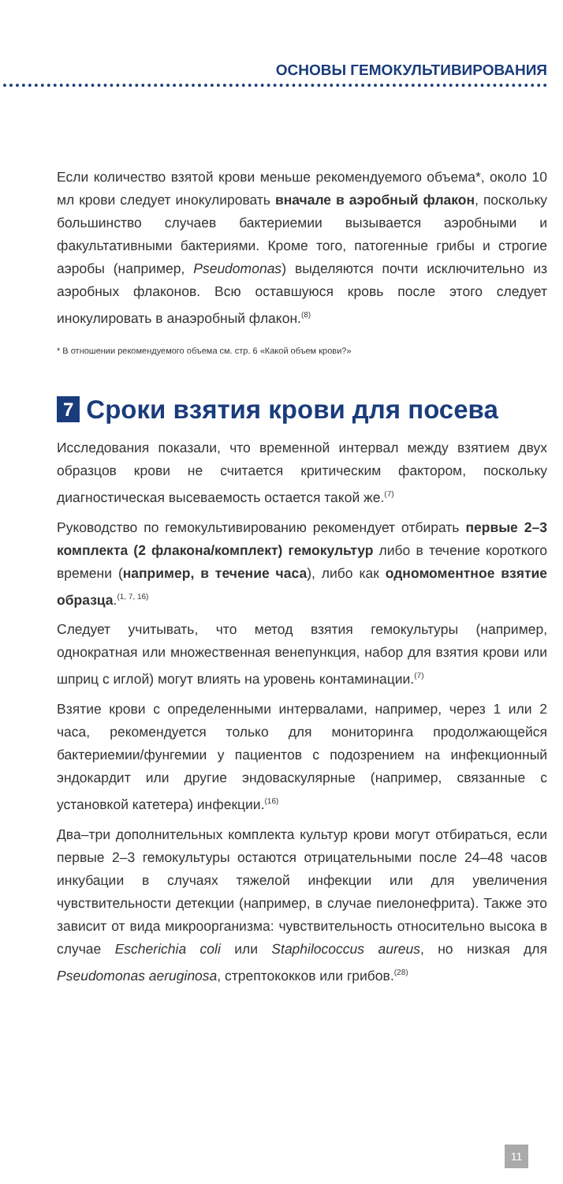ОСНОВЫ ГЕМОКУЛЬТИВИРОВАНИЯ
Если количество взятой крови меньше рекомендуемого объема*, около 10 мл крови следует инокулировать вначале в аэробный флакон, поскольку большинство случаев бактериемии вызывается аэробными и факультативными бактериями. Кроме того, патогенные грибы и строгие аэробы (например, Pseudomonas) выделяются почти исключительно из аэробных флаконов. Всю оставшуюся кровь после этого следует инокулировать в анаэробный флакон.<sup>(8)</sup>
* В отношении рекомендуемого объема см. стр. 6 «Какой объем крови?»
7 Сроки взятия крови для посева
Исследования показали, что временной интервал между взятием двух образцов крови не считается критическим фактором, поскольку диагностическая высеваемость остается такой же.<sup>(7)</sup>
Руководство по гемокультивированию рекомендует отбирать первые 2–3 комплекта (2 флакона/комплект) гемокультур либо в течение короткого времени (например, в течение часа), либо как одномоментное взятие образца.<sup>(1, 7, 16)</sup>
Следует учитывать, что метод взятия гемокультуры (например, однократная или множественная венепункция, набор для взятия крови или шприц с иглой) могут влиять на уровень контаминации.<sup>(7)</sup>
Взятие крови с определенными интервалами, например, через 1 или 2 часа, рекомендуется только для мониторинга продолжающейся бактериемии/фунгемии у пациентов с подозрением на инфекционный эндокардит или другие эндоваскулярные (например, связанные с установкой катетера) инфекции.<sup>(16)</sup>
Два–три дополнительных комплекта культур крови могут отбираться, если первые 2–3 гемокультуры остаются отрицательными после 24–48 часов инкубации в случаях тяжелой инфекции или для увеличения чувствительности детекции (например, в случае пиелонефрита). Также это зависит от вида микроорганизма: чувствительность относительно высока в случае Escherichia coli или Staphilococcus aureus, но низкая для Pseudomonas aeruginosa, стрептококков или грибов.<sup>(28)</sup>
11